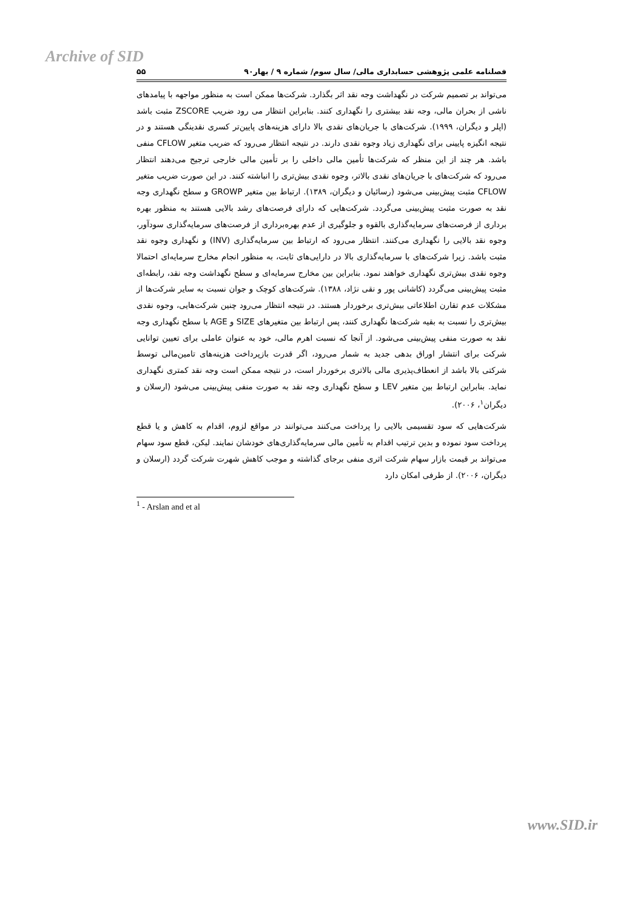Archive of SID
فصلنامه علمی پژوهشی حسابداری مالی/ سال سوم/ شماره ۹ / بهار۹۰ ۵۵
می‌تواند بر تصمیم شرکت در نگهداشت وجه نقد اثر بگذارد. شرکت‌ها ممکن است به منظور مواجهه با پیامدهای ناشی از بحران مالی، وجه نقد بیشتری را نگهداری کنند. بنابراین انتظار می رود ضریب ZSCORE مثبت باشد (اپلر و دیگران، ۱۹۹۹). شرکت‌های با جریان‌های نقدی بالا دارای هزینه‌های پایین‌تر کسری نقدینگی هستند و در نتیجه انگیزه پایینی برای نگهداری زیاد وجوه نقدی دارند. در نتیجه انتظار می‌رود که ضریب متغیر CFLOW منفی باشد. هر چند از این منظر که شرکت‌ها تأمین مالی داخلی را بر تأمین مالی خارجی ترجیح می‌دهند انتظار می‌رود که شرکت‌های با جریان‌های نقدی بالاتر، وجوه نقدی بیش‌تری را انباشته کنند. در این صورت ضریب متغیر CFLOW مثبت پیش‌بینی می‌شود (رسائیان و دیگران، ۱۳۸۹). ارتباط بین متغیر GROWP و سطح نگهداری وجه نقد به صورت مثبت پیش‌بینی می‌گردد. شرکت‌هایی که دارای فرصت‌های رشد بالایی هستند به منظور بهره برداری از فرصت‌های سرمایه‌گذاری بالقوه و جلوگیری از عدم بهره‌برداری از فرصت‌های سرمایه‌گذاری سودآور، وجوه نقد بالایی را نگهداری می‌کنند. انتظار می‌رود که ارتباط بین سرمایه‌گذاری (INV) و نگهداری وجوه نقد مثبت باشد. زیرا شرکت‌های با سرمایه‌گذاری بالا در دارایی‌های ثابت، به منظور انجام مخارج سرمایه‌ای احتمالا وجوه نقدی بیش‌تری نگهداری خواهند نمود. بنابراین بین مخارج سرمایه‌ای و سطح نگهداشت وجه نقد، رابطه‌ای مثبت پیش‌بینی می‌گردد (کاشانی پور و نقی نژاد، ۱۳۸۸). شرکت‌های کوچک و جوان نسبت به سایر شرکت‌ها از مشکلات عدم تقارن اطلاعاتی بیش‌تری برخوردار هستند. در نتیجه انتظار می‌رود چنین شرکت‌هایی، وجوه نقدی بیش‌تری را نسبت به بقیه شرکت‌ها نگهداری کنند، پس ارتباط بین متغیرهای SIZE و AGE با سطح نگهداری وجه نقد به صورت منفی پیش‌بینی می‌شود. از آنجا که نسبت اهرم مالی، خود به عنوان عاملی برای تعیین توانایی شرکت برای انتشار اوراق بدهی جدید به شمار می‌رود، اگر قدرت بازپرداخت هزینه‌های تامین‌مالی توسط شرکتی بالا باشد از انعطاف‌پذیری مالی بالاتری برخوردار است، در نتیجه ممکن است وجه نقد کمتری نگهداری نماید. بنابراین ارتباط بین متغیر LEV و سطح نگهداری وجه نقد به صورت منفی پیش‌بینی می‌شود (ارسلان و دیگران<sup>۱</sup>، ۲۰۰۶).
شرکت‌هایی که سود تقسیمی بالایی را پرداخت می‌کنند می‌توانند در مواقع لزوم، اقدام به کاهش و یا قطع پرداخت سود نموده و بدین ترتیب اقدام به تأمین مالی سرمایه‌گذاری‌های خودشان نمایند. لیکن، قطع سود سهام می‌تواند بر قیمت بازار سهام شرکت اثری منفی برجای گذاشته و موجب کاهش شهرت شرکت گردد (ارسلان و دیگران، ۲۰۰۶). از طرفی امکان دارد
<sup>1</sup> - Arslan and et al
www.SID.ir